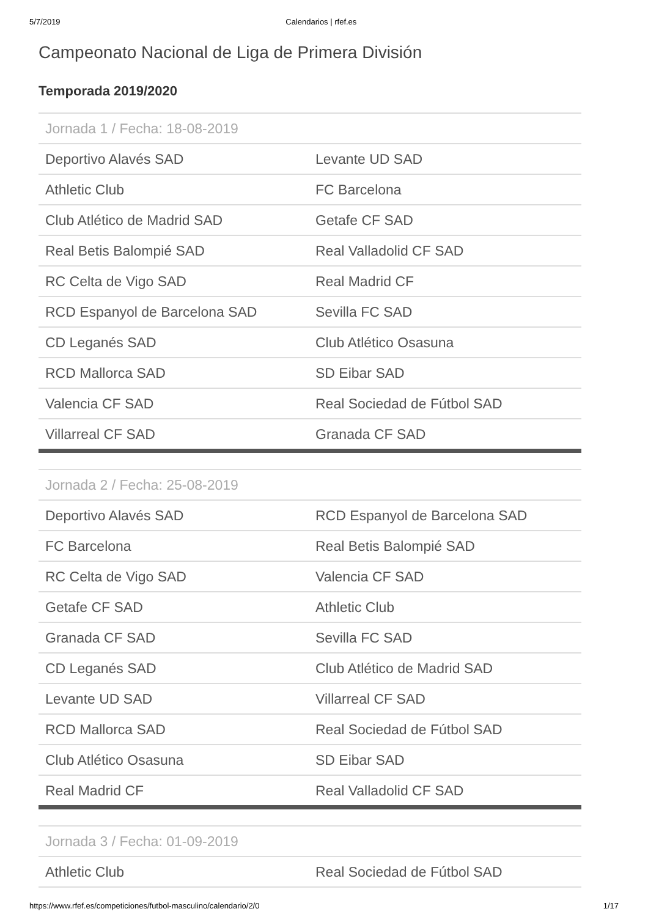5/7/2019 Calendarios | rfef.es
Campeonato Nacional de Liga de Primera División
Temporada 2019/2020
| Jornada 1 / Fecha: 18-08-2019 | |
| --- | --- |
| Deportivo Alavés SAD | Levante UD SAD |
| Athletic Club | FC Barcelona |
| Club Atlético de Madrid SAD | Getafe CF SAD |
| Real Betis Balompié SAD | Real Valladolid CF SAD |
| RC Celta de Vigo SAD | Real Madrid CF |
| RCD Espanyol de Barcelona SAD | Sevilla FC SAD |
| CD Leganés SAD | Club Atlético Osasuna |
| RCD Mallorca SAD | SD Eibar SAD |
| Valencia CF SAD | Real Sociedad de Fútbol SAD |
| Villarreal CF SAD | Granada CF SAD |
| Jornada 2 / Fecha: 25-08-2019 | |
| --- | --- |
| Deportivo Alavés SAD | RCD Espanyol de Barcelona SAD |
| FC Barcelona | Real Betis Balompié SAD |
| RC Celta de Vigo SAD | Valencia CF SAD |
| Getafe CF SAD | Athletic Club |
| Granada CF SAD | Sevilla FC SAD |
| CD Leganés SAD | Club Atlético de Madrid SAD |
| Levante UD SAD | Villarreal CF SAD |
| RCD Mallorca SAD | Real Sociedad de Fútbol SAD |
| Club Atlético Osasuna | SD Eibar SAD |
| Real Madrid CF | Real Valladolid CF SAD |
| Jornada 3 / Fecha: 01-09-2019 | |
| --- | --- |
| Athletic Club | Real Sociedad de Fútbol SAD |
https://www.rfef.es/competiciones/futbol-masculino/calendario/2/0 1/17